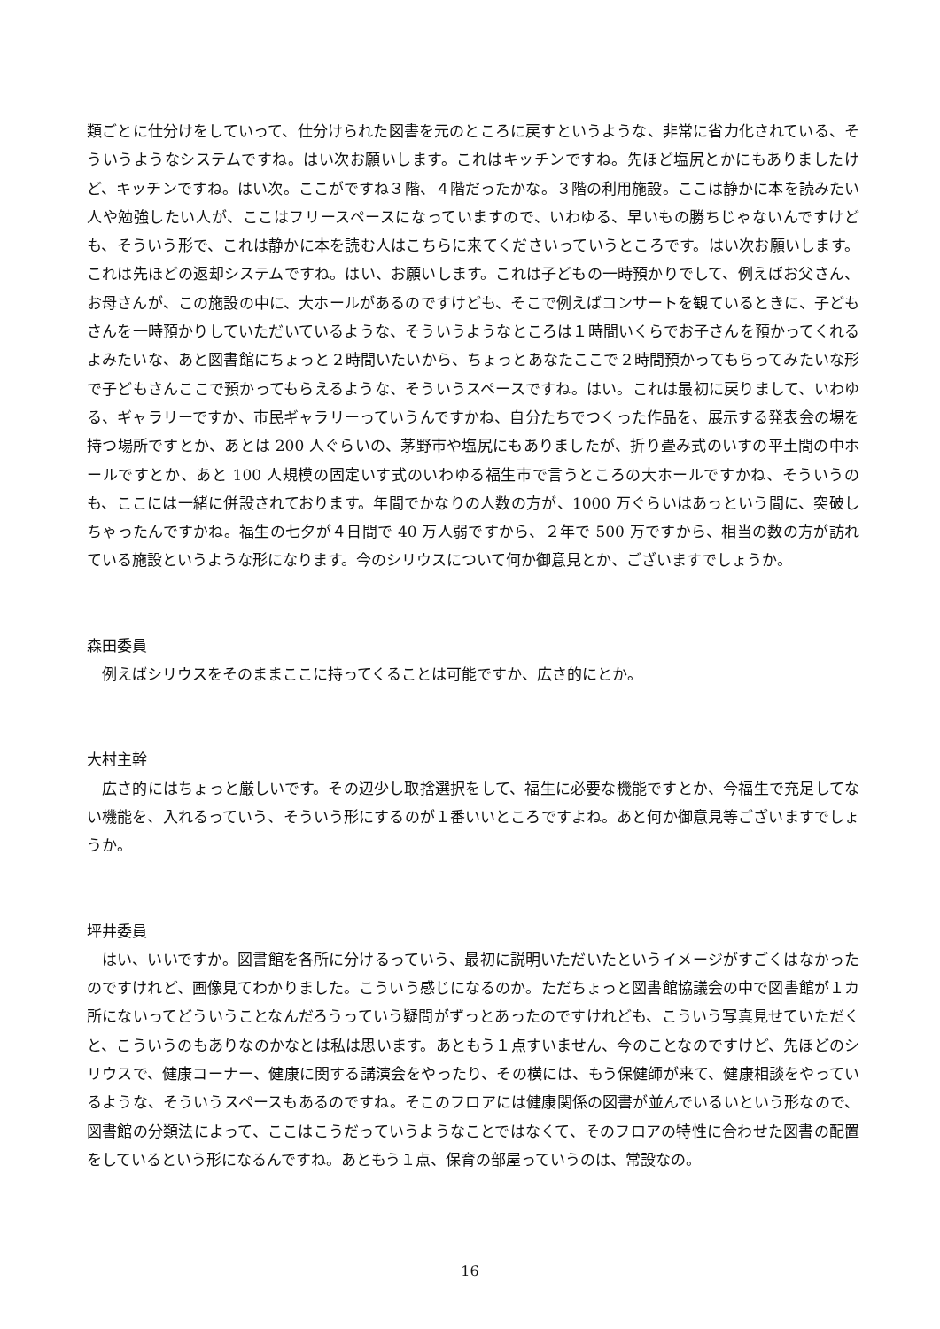類ごとに仕分けをしていって、仕分けられた図書を元のところに戻すというような、非常に省力化されている、そういうようなシステムですね。はい次お願いします。これはキッチンですね。先ほど塩尻とかにもありましたけど、キッチンですね。はい次。ここがですね３階、４階だったかな。３階の利用施設。ここは静かに本を読みたい人や勉強したい人が、ここはフリースペースになっていますので、いわゆる、早いもの勝ちじゃないんですけども、そういう形で、これは静かに本を読む人はこちらに来てくださいっていうところです。はい次お願いします。これは先ほどの返却システムですね。はい、お願いします。これは子どもの一時預かりでして、例えばお父さん、お母さんが、この施設の中に、大ホールがあるのですけども、そこで例えばコンサートを観ているときに、子どもさんを一時預かりしていただいているような、そういうようなところは１時間いくらでお子さんを預かってくれるよみたいな、あと図書館にちょっと２時間いたいから、ちょっとあなたここで２時間預かってもらってみたいな形で子どもさんここで預かってもらえるような、そういうスペースですね。はい。これは最初に戻りまして、いわゆる、ギャラリーですか、市民ギャラリーっていうんですかね、自分たちでつくった作品を、展示する発表会の場を持つ場所ですとか、あとは 200 人ぐらいの、茅野市や塩尻にもありましたが、折り畳み式のいすの平土間の中ホールですとか、あと 100 人規模の固定いす式のいわゆる福生市で言うところの大ホールですかね、そういうのも、ここには一緒に併設されております。年間でかなりの人数の方が、1000 万ぐらいはあっという間に、突破しちゃったんですかね。福生の七夕が４日間で 40 万人弱ですから、２年で 500 万ですから、相当の数の方が訪れている施設というような形になります。今のシリウスについて何か御意見とか、ございますでしょうか。
森田委員
例えばシリウスをそのままここに持ってくることは可能ですか、広さ的にとか。
大村主幹
広さ的にはちょっと厳しいです。その辺少し取捨選択をして、福生に必要な機能ですとか、今福生で充足してない機能を、入れるっていう、そういう形にするのが１番いいところですよね。あと何か御意見等ございますでしょうか。
坪井委員
はい、いいですか。図書館を各所に分けるっていう、最初に説明いただいたというイメージがすごくはなかったのですけれど、画像見てわかりました。こういう感じになるのか。ただちょっと図書館協議会の中で図書館が１カ所にないってどういうことなんだろうっていう疑問がずっとあったのですけれども、こういう写真見せていただくと、こういうのもありなのかなとは私は思います。あともう１点すいません、今のことなのですけど、先ほどのシリウスで、健康コーナー、健康に関する講演会をやったり、その横には、もう保健師が来て、健康相談をやっているような、そういうスペースもあるのですね。そこのフロアには健康関係の図書が並んでいるいという形なので、図書館の分類法によって、ここはこうだっていうようなことではなくて、そのフロアの特性に合わせた図書の配置をしているという形になるんですね。あともう１点、保育の部屋っていうのは、常設なの。
16